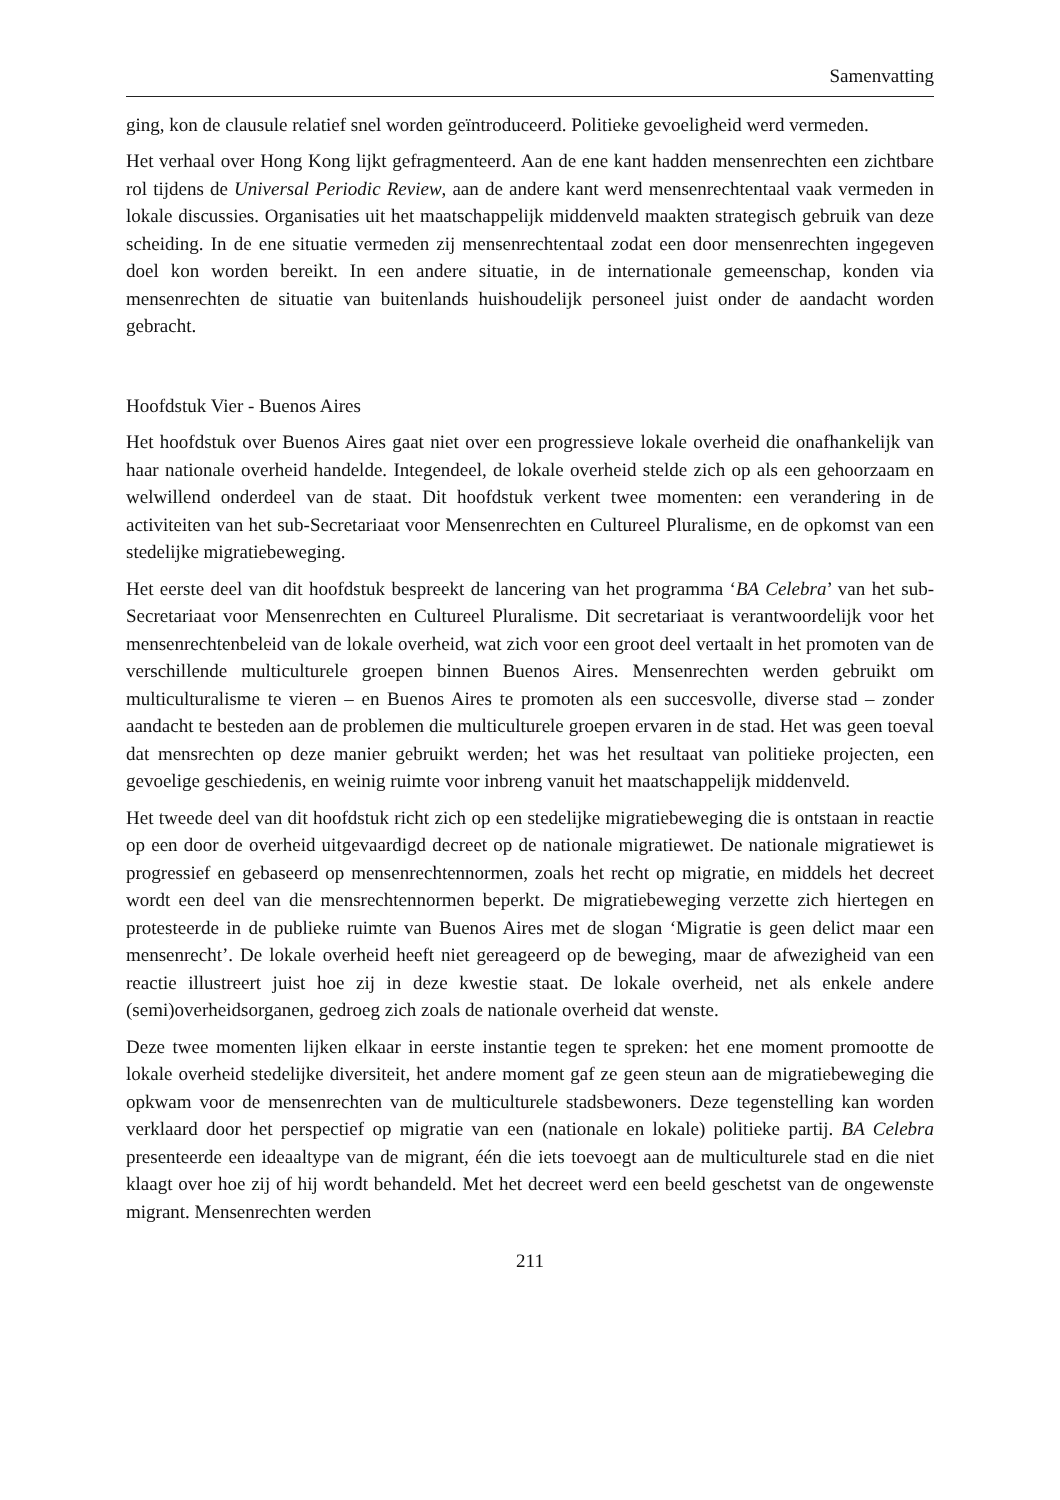Samenvatting
ging, kon de clausule relatief snel worden geïntroduceerd. Politieke gevoeligheid werd vermeden.
Het verhaal over Hong Kong lijkt gefragmenteerd. Aan de ene kant hadden mensenrechten een zichtbare rol tijdens de Universal Periodic Review, aan de andere kant werd mensenrechtentaal vaak vermeden in lokale discussies. Organisaties uit het maatschappelijk middenveld maakten strategisch gebruik van deze scheiding. In de ene situatie vermeden zij mensenrechtentaal zodat een door mensenrechten ingegeven doel kon worden bereikt. In een andere situatie, in de internationale gemeenschap, konden via mensenrechten de situatie van buitenlands huishoudelijk personeel juist onder de aandacht worden gebracht.
Hoofdstuk Vier - Buenos Aires
Het hoofdstuk over Buenos Aires gaat niet over een progressieve lokale overheid die onafhankelijk van haar nationale overheid handelde. Integendeel, de lokale overheid stelde zich op als een gehoorzaam en welwillend onderdeel van de staat. Dit hoofdstuk verkent twee momenten: een verandering in de activiteiten van het sub-Secretariaat voor Mensenrechten en Cultureel Pluralisme, en de opkomst van een stedelijke migratiebeweging.
Het eerste deel van dit hoofdstuk bespreekt de lancering van het programma ‘BA Celebra’ van het sub-Secretariaat voor Mensenrechten en Cultureel Pluralisme. Dit secretariaat is verantwoordelijk voor het mensenrechtenbeleid van de lokale overheid, wat zich voor een groot deel vertaalt in het promoten van de verschillende multiculturele groepen binnen Buenos Aires. Mensenrechten werden gebruikt om multiculturalisme te vieren – en Buenos Aires te promoten als een succesvolle, diverse stad – zonder aandacht te besteden aan de problemen die multiculturele groepen ervaren in de stad. Het was geen toeval dat mensrechten op deze manier gebruikt werden; het was het resultaat van politieke projecten, een gevoelige geschiedenis, en weinig ruimte voor inbreng vanuit het maatschappelijk middenveld.
Het tweede deel van dit hoofdstuk richt zich op een stedelijke migratiebeweging die is ontstaan in reactie op een door de overheid uitgevaardigd decreet op de nationale migratiewet. De nationale migratiewet is progressief en gebaseerd op mensenrechtennormen, zoals het recht op migratie, en middels het decreet wordt een deel van die mensrechtennormen beperkt. De migratiebeweging verzette zich hiertegen en protesteerde in de publieke ruimte van Buenos Aires met de slogan ‘Migratie is geen delict maar een mensenrecht’. De lokale overheid heeft niet gereageerd op de beweging, maar de afwezigheid van een reactie illustreert juist hoe zij in deze kwestie staat. De lokale overheid, net als enkele andere (semi)overheidsorganen, gedroeg zich zoals de nationale overheid dat wenste.
Deze twee momenten lijken elkaar in eerste instantie tegen te spreken: het ene moment promootte de lokale overheid stedelijke diversiteit, het andere moment gaf ze geen steun aan de migratiebeweging die opkwam voor de mensenrechten van de multiculturele stadsbewoners. Deze tegenstelling kan worden verklaard door het perspectief op migratie van een (nationale en lokale) politieke partij. BA Celebra presenteerde een ideaaltype van de migrant, één die iets toevoegt aan de multiculturele stad en die niet klaagt over hoe zij of hij wordt behandeld. Met het decreet werd een beeld geschetst van de ongewenste migrant. Mensenrechten werden
211